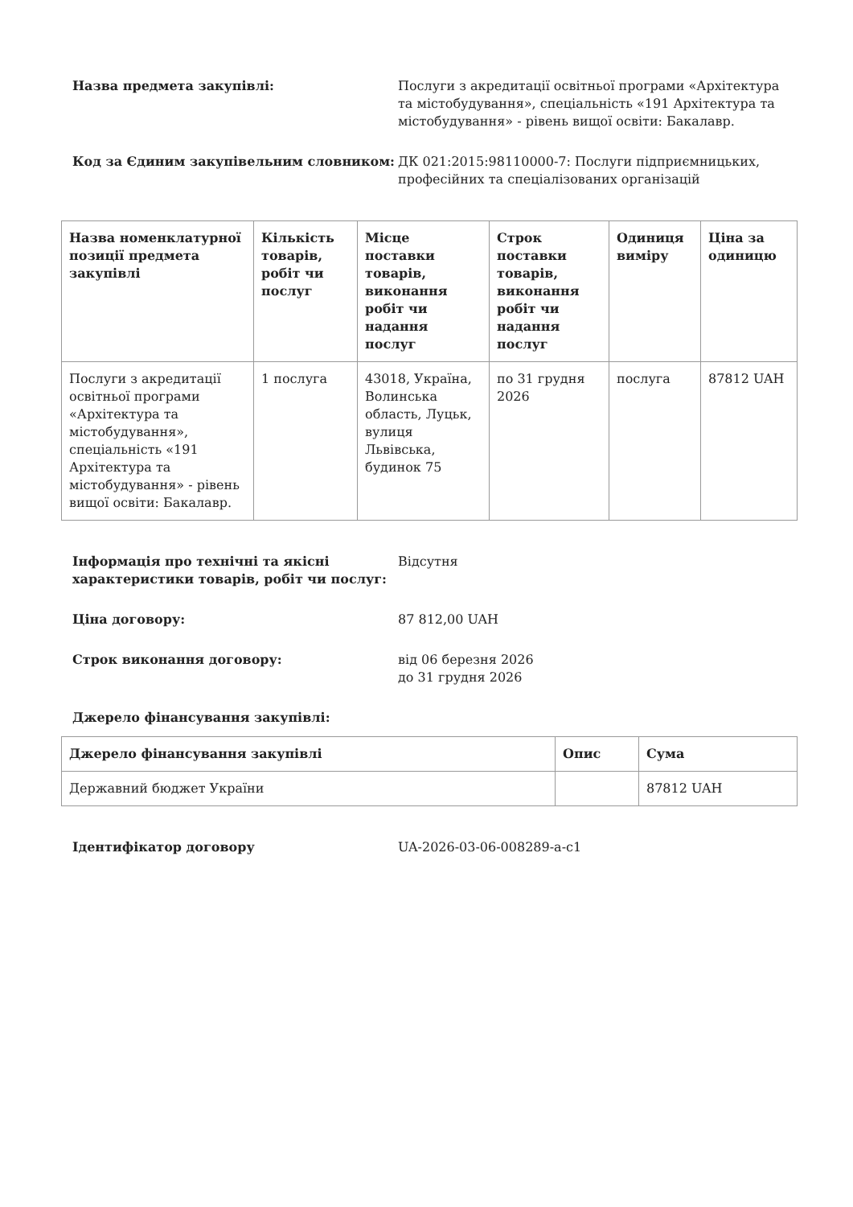Назва предмета закупівлі: Послуги з акредитації освітньої програми «Архітектура та містобудування», спеціальність «191 Архітектура та містобудування» - рівень вищої освіти: Бакалавр.
Код за Єдиним закупівельним словником: ДК 021:2015:98110000-7: Послуги підприємницьких, професійних та спеціалізованих організацій
| Назва номенклатурної позиції предмета закупівлі | Кількість товарів, робіт чи послуг | Місце поставки товарів, виконання робіт чи надання послуг | Строк поставки товарів, виконання робіт чи надання послуг | Одиниця виміру | Ціна за одиницю |
| --- | --- | --- | --- | --- | --- |
| Послуги з акредитації освітньої програми «Архітектура та містобудування», спеціальність «191 Архітектура та містобудування» - рівень вищої освіти: Бакалавр. | 1 послуга | 43018, Україна, Волинська область, Луцьк, вулиця Львівська, будинок 75 | по 31 грудня 2026 | послуга | 87812 UAH |
Інформація про технічні та якісні характеристики товарів, робіт чи послуг:
Відсутня
Ціна договору: 87 812,00 UAH
Строк виконання договору: від 06 березня 2026
до 31 грудня 2026
Джерело фінансування закупівлі:
| Джерело фінансування закупівлі | Опис | Сума |
| --- | --- | --- |
| Державний бюджет України | | 87812 UAH |
Ідентифікатор договору UA-2026-03-06-008289-a-c1